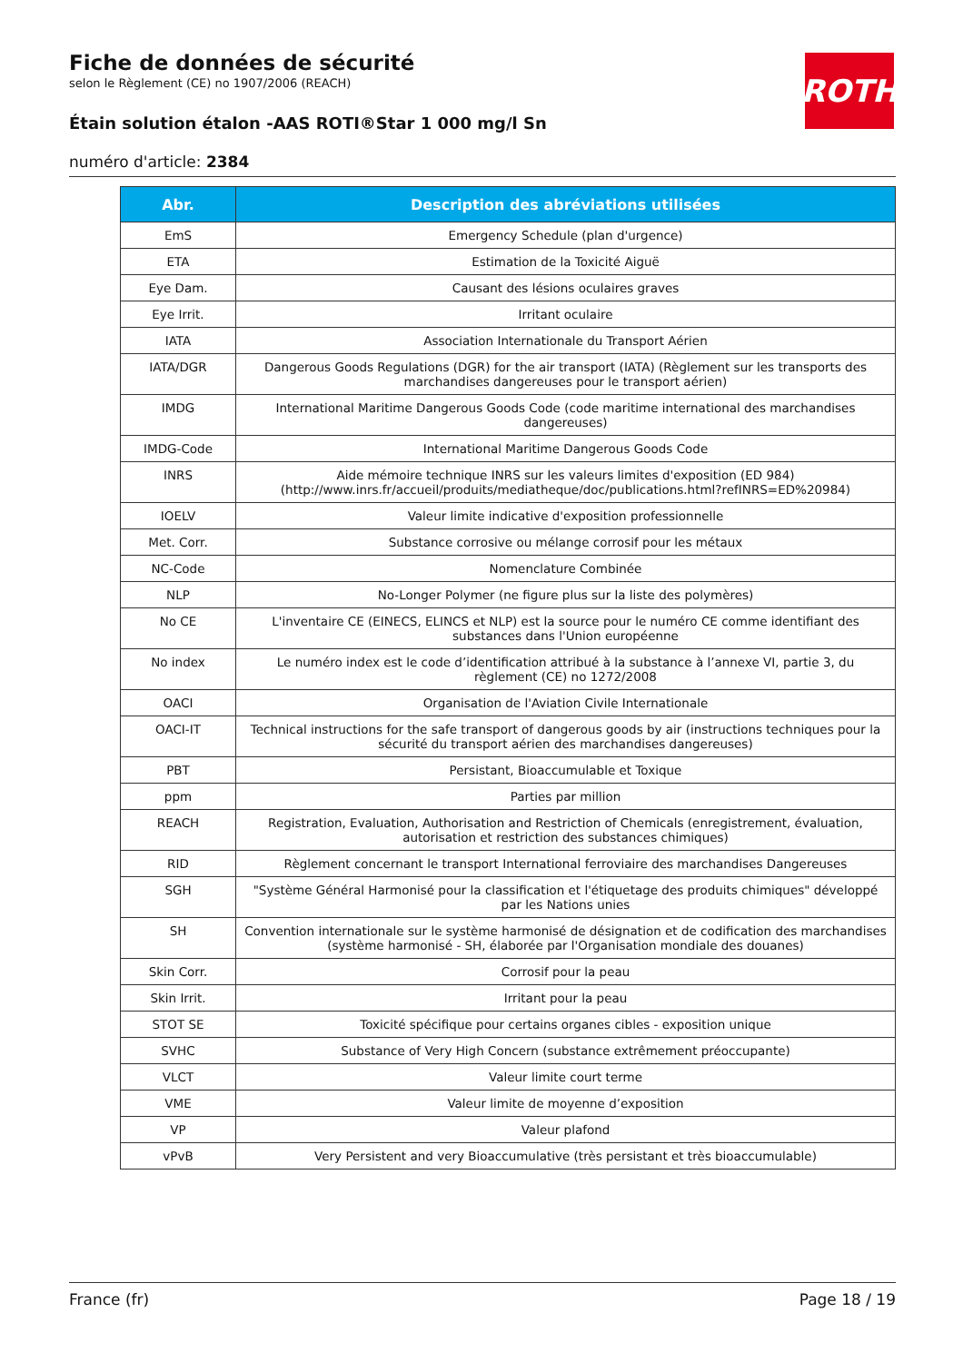Fiche de données de sécurité
selon le Règlement (CE) no 1907/2006 (REACH)
Étain solution étalon -AAS ROTI®Star 1 000 mg/l Sn
numéro d'article: 2384
ROTH
| Abr. | Description des abréviations utilisées |
| --- | --- |
| EmS | Emergency Schedule (plan d'urgence) |
| ETA | Estimation de la Toxicité Aiguë |
| Eye Dam. | Causant des lésions oculaires graves |
| Eye Irrit. | Irritant oculaire |
| IATA | Association Internationale du Transport Aérien |
| IATA/DGR | Dangerous Goods Regulations (DGR) for the air transport (IATA) (Règlement sur les transports des marchandises dangereuses pour le transport aérien) |
| IMDG | International Maritime Dangerous Goods Code (code maritime international des marchandises dangereuses) |
| IMDG-Code | International Maritime Dangerous Goods Code |
| INRS | Aide mémoire technique INRS sur les valeurs limites d'exposition (ED 984) (http://www.inrs.fr/accueil/produits/mediatheque/doc/publications.html?refINRS=ED%20984) |
| IOELV | Valeur limite indicative d'exposition professionnelle |
| Met. Corr. | Substance corrosive ou mélange corrosif pour les métaux |
| NC-Code | Nomenclature Combinée |
| NLP | No-Longer Polymer (ne figure plus sur la liste des polymères) |
| No CE | L'inventaire CE (EINECS, ELINCS et NLP) est la source pour le numéro CE comme identifiant des substances dans l'Union européenne |
| No index | Le numéro index est le code d’identification attribué à la substance à l’annexe VI, partie 3, du règlement (CE) no 1272/2008 |
| OACI | Organisation de l'Aviation Civile Internationale |
| OACI-IT | Technical instructions for the safe transport of dangerous goods by air (instructions techniques pour la sécurité du transport aérien des marchandises dangereuses) |
| PBT | Persistant, Bioaccumulable et Toxique |
| ppm | Parties par million |
| REACH | Registration, Evaluation, Authorisation and Restriction of Chemicals (enregistrement, évaluation, autorisation et restriction des substances chimiques) |
| RID | Règlement concernant le transport International ferroviaire des marchandises Dangereuses |
| SGH | "Système Général Harmonisé pour la classification et l'étiquetage des produits chimiques" développé par les Nations unies |
| SH | Convention internationale sur le système harmonisé de désignation et de codification des marchandises (système harmonisé - SH, élaborée par l'Organisation mondiale des douanes) |
| Skin Corr. | Corrosif pour la peau |
| Skin Irrit. | Irritant pour la peau |
| STOT SE | Toxicité spécifique pour certains organes cibles - exposition unique |
| SVHC | Substance of Very High Concern (substance extrêmement préoccupante) |
| VLCT | Valeur limite court terme |
| VME | Valeur limite de moyenne d’exposition |
| VP | Valeur plafond |
| vPvB | Very Persistent and very Bioaccumulative (très persistant et très bioaccumulable) |
France (fr) Page 18 / 19